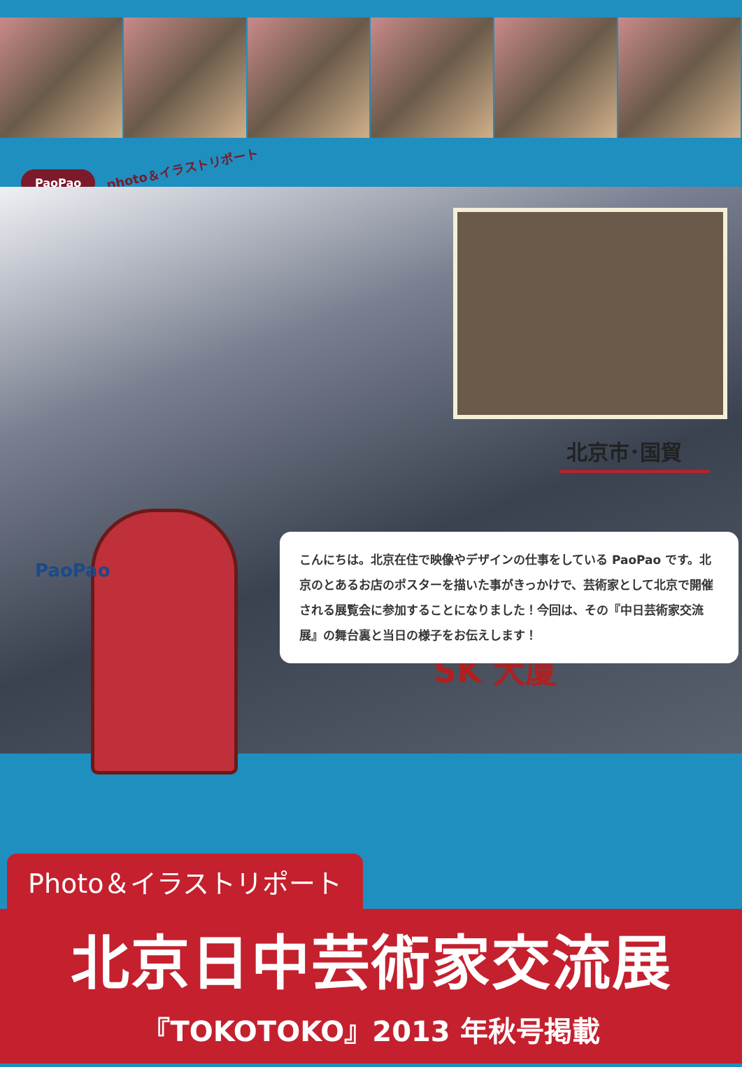PaoPao
photo＆イラストリポート
北京市･国貿
SK 大厦
PaoPao
こんにちは。北京在住で映像やデザインの仕事をしている PaoPao です。北京のとあるお店のポスターを描いた事がきっかけで、芸術家として北京で開催される展覧会に参加することになりました！今回は、その『中日芸術家交流展』の舞台裏と当日の様子をお伝えします！
Photo＆イラストリポート
北京日中芸術家交流展
『TOKOTOKO』2013 年秋号掲載